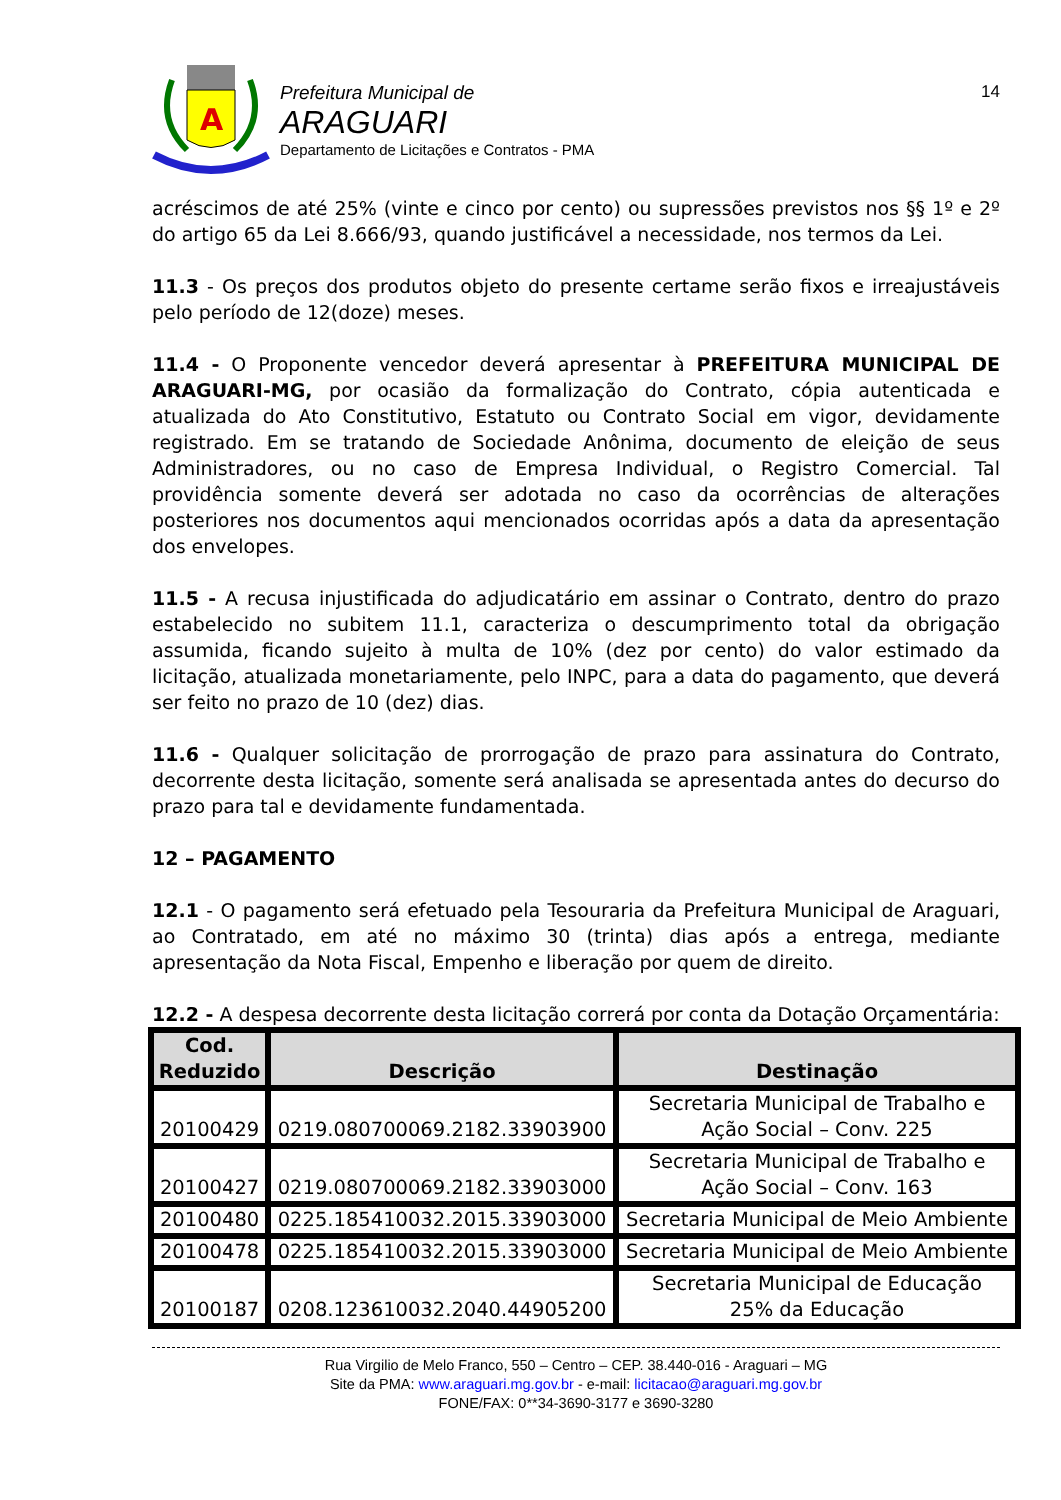A
Prefeitura Municipal de
ARAGUARI
Departamento de Licitações e Contratos - PMA
14
acréscimos de até 25% (vinte e cinco por cento) ou supressões previstos nos §§ 1º e 2º do artigo 65 da Lei 8.666/93, quando justificável a necessidade, nos termos da Lei.
11.3 - Os preços dos produtos objeto do presente certame serão fixos e irreajustáveis pelo período de 12(doze) meses.
11.4 - O Proponente vencedor deverá apresentar à PREFEITURA MUNICIPAL DE ARAGUARI-MG, por ocasião da formalização do Contrato, cópia autenticada e atualizada do Ato Constitutivo, Estatuto ou Contrato Social em vigor, devidamente registrado. Em se tratando de Sociedade Anônima, documento de eleição de seus Administradores, ou no caso de Empresa Individual, o Registro Comercial. Tal providência somente deverá ser adotada no caso da ocorrências de alterações posteriores nos documentos aqui mencionados ocorridas após a data da apresentação dos envelopes.
11.5 - A recusa injustificada do adjudicatário em assinar o Contrato, dentro do prazo estabelecido no subitem 11.1, caracteriza o descumprimento total da obrigação assumida, ficando sujeito à multa de 10% (dez por cento) do valor estimado da licitação, atualizada monetariamente, pelo INPC, para a data do pagamento, que deverá ser feito no prazo de 10 (dez) dias.
11.6 - Qualquer solicitação de prorrogação de prazo para assinatura do Contrato, decorrente desta licitação, somente será analisada se apresentada antes do decurso do prazo para tal e devidamente fundamentada.
12 – PAGAMENTO
12.1 - O pagamento será efetuado pela Tesouraria da Prefeitura Municipal de Araguari, ao Contratado, em até no máximo 30 (trinta) dias após a entrega, mediante apresentação da Nota Fiscal, Empenho e liberação por quem de direito.
12.2 - A despesa decorrente desta licitação correrá por conta da Dotação Orçamentária:
| Cod. Reduzido | Descrição | Destinação |
| --- | --- | --- |
| 20100429 | 0219.080700069.2182.33903900 | Secretaria Municipal de Trabalho e Ação Social – Conv. 225 |
| 20100427 | 0219.080700069.2182.33903000 | Secretaria Municipal de Trabalho e Ação Social – Conv. 163 |
| 20100480 | 0225.185410032.2015.33903000 | Secretaria Municipal de Meio Ambiente |
| 20100478 | 0225.185410032.2015.33903000 | Secretaria Municipal de Meio Ambiente |
| 20100187 | 0208.123610032.2040.44905200 | Secretaria Municipal de Educação 25% da Educação |
Rua Virgilio de Melo Franco, 550 – Centro – CEP. 38.440-016 - Araguari – MG
Site da PMA: www.araguari.mg.gov.br - e-mail: licitacao@araguari.mg.gov.br
FONE/FAX: 0**34-3690-3177 e 3690-3280